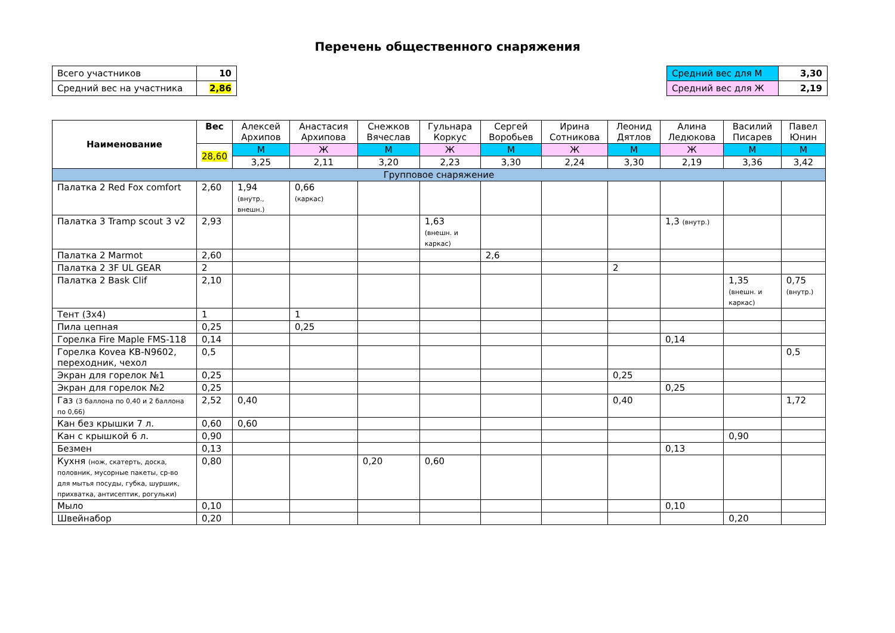Перечень общественного снаряжения
| Всего участников | 10 |
| Средний вес на участника | 2,86 |
| Средний вес для М | 3,30 |
| Средний вес для Ж | 2,19 |
| Наименование | Вес | Алексей Архипов | Анастасия Архипова | Снежков Вячеслав | Гульнара Коркус | Сергей Воробьев | Ирина Сотникова | Леонид Дятлов | Алина Ледюкова | Василий Писарев | Павел Юнин |
| --- | --- | --- | --- | --- | --- | --- | --- | --- | --- | --- | --- |
| | 28,60 | М | Ж | М | Ж | М | Ж | М | Ж | М | М |
| | | 3,25 | 2,11 | 3,20 | 2,23 | 3,30 | 2,24 | 3,30 | 2,19 | 3,36 | 3,42 |
| Групповое снаряжение | | | | | | | | | | | |
| Палатка 2 Red Fox comfort | 2,60 | 1,94 (внутр., внешн.) | 0,66 (каркас) | | | | | | | | |
| Палатка 3 Tramp scout 3 v2 | 2,93 | | | | 1,63 (внешн. и каркас) | | | | 1,3 (внутр.) | | |
| Палатка 2 Marmot | 2,60 | | | | | 2,6 | | | | | |
| Палатка 2 3F UL GEAR | 2 | | | | | | | 2 | | | |
| Палатка 2 Bask Clif | 2,10 | | | | | | | | | 1,35 (внешн. и каркас) | 0,75 (внутр.) |
| Тент (3х4) | 1 | | 1 | | | | | | | | |
| Пила цепная | 0,25 | | 0,25 | | | | | | | | |
| Горелка Fire Maple FMS-118 | 0,14 | | | | | | | | 0,14 | | |
| Горелка Kovea KB-N9602, переходник, чехол | 0,5 | | | | | | | | | | 0,5 |
| Экран для горелок №1 | 0,25 | | | | | | | 0,25 | | | |
| Экран для горелок №2 | 0,25 | | | | | | | | 0,25 | | |
| Газ (3 баллона по 0,40 и 2 баллона по 0,66) | 2,52 | 0,40 | | | | | | 0,40 | | | 1,72 |
| Кан без крышки 7 л. | 0,60 | 0,60 | | | | | | | | | |
| Кан с крышкой 6 л. | 0,90 | | | | | | | | | 0,90 | |
| Безмен | 0,13 | | | | | | | | 0,13 | | |
| Кухня (нож, скатерть, доска, половник, мусорные пакеты, ср-во для мытья посуды, губка, шуршик, прихватка, антисептик, рогульки) | 0,80 | | | 0,20 | 0,60 | | | | | | |
| Мыло | 0,10 | | | | | | | | 0,10 | | |
| Швейнабор | 0,20 | | | | | | | | | 0,20 | |